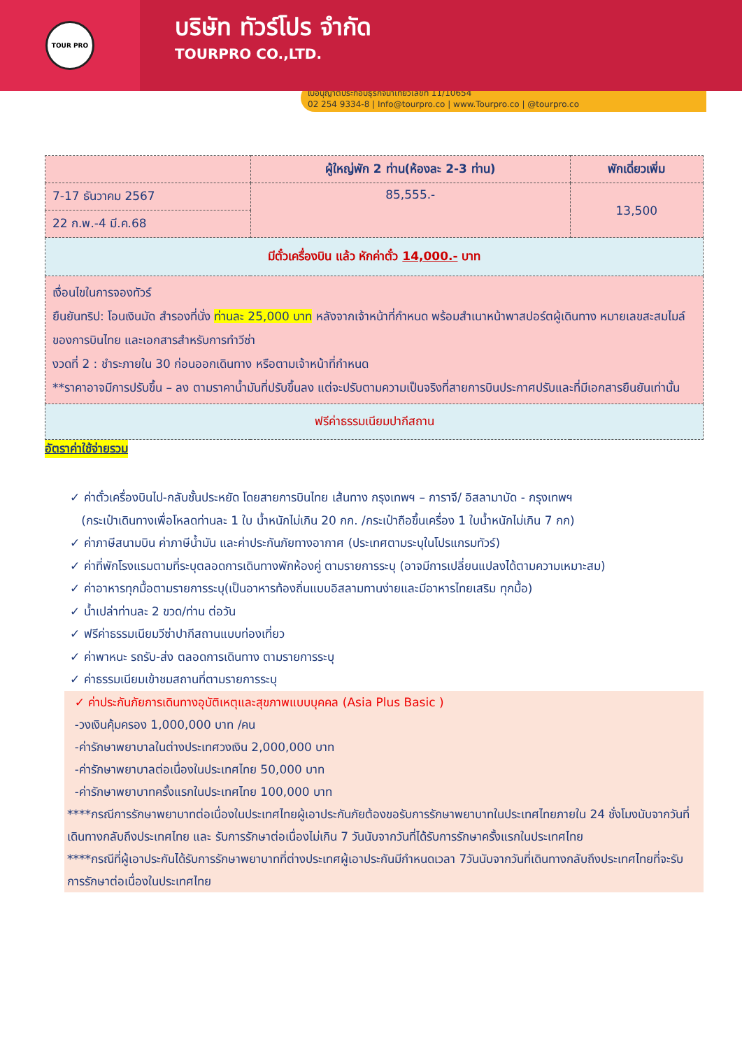TOUR PRO
บริษัท ทัวร์โปร จำกัด
TOURPRO CO.,LTD.
ใบอนุญาตประกอบธุรกิจนำเที่ยวเลขที่ 11/10654
02 254 9334-8 | Info@tourpro.co | www.Tourpro.co | @tourpro.co
| | ผู้ใหญ่พัก 2 ท่าน(ห้องละ 2-3 ท่าน) | พักเดี่ยวเพิ่ม |
| --- | --- | --- |
| 7-17 ธันวาคม 2567 | 85,555.- | 13,500 |
| 22 ก.พ.-4 มี.ค.68 | | |
| มีตั๋วเครื่องบิน แล้ว หักค่าตั๋ว 14,000.- บาท | | |
| เงื่อนไขในการจองทัวร์ ยืนยันทริป: โอนเงินมัด สำรองที่นั่ง ท่านละ 25,000 บาท หลังจากเจ้าหน้าที่กำหนด พร้อมสำเนาหน้าพาสปอร์ตผู้เดินทาง หมายเลขสะสมไมล์ของการบินไทย และเอกสารสำหรับการทำวีซ่า งวดที่ 2 : ชำระภายใน 30 ก่อนออกเดินทาง หรือตามเจ้าหน้าที่กำหนด **ราคาอาจมีการปรับขึ้น – ลง ตามราคาน้ำมันที่ปรับขึ้นลง แต่จะปรับตามความเป็นจริงที่สายการบินประกาศปรับและที่มีเอกสารยืนยันเท่านั้น | | |
| ฟรีค่าธรรมเนียมปากีสถาน | | |
อัตราค่าใช้จ่ายรวม
✓ ค่าตั๋วเครื่องบินไป-กลับชั้นประหยัด โดยสายการบินไทย เส้นทาง กรุงเทพฯ – การาจี/ อิสลามาบัด - กรุงเทพฯ
(กระเป๋าเดินทางเพื่อโหลดท่านละ 1 ใบ น้ำหนักไม่เกิน 20 กก. /กระเป๋าถือขึ้นเครื่อง 1 ใบน้ำหนักไม่เกิน 7 กก)
✓ ค่าภาษีสนามบิน ค่าภาษีน้ำมัน และค่าประกันภัยทางอากาศ (ประเทศตามระบุในโปรแกรมทัวร์)
✓ ค่าที่พักโรงแรมตามที่ระบุตลอดการเดินทางพักห้องคู่ ตามรายการระบุ (อาจมีการเปลี่ยนแปลงได้ตามความเหมาะสม)
✓ ค่าอาหารทุกมื้อตามรายการระบุ(เป็นอาหารท้องถิ่นแบบอิสลามทานง่ายและมีอาหารไทยเสริม ทุกมื้อ)
✓ น้ำเปล่าท่านละ 2 ขวด/ท่าน ต่อวัน
✓ ฟรีค่าธรรมเนียมวีซ่าปากีสถานแบบท่องเที่ยว
✓ ค่าพาหนะ รถรับ-ส่ง ตลอดการเดินทาง ตามรายการระบุ
✓ ค่าธรรมเนียมเข้าชมสถานที่ตามรายการระบุ
✓ ค่าประกันภัยการเดินทางอุบัติเหตุและสุขภาพแบบบุคคล (Asia Plus Basic )
-วงเงินคุ้มครอง 1,000,000 บาท /คน
-ค่ารักษาพยาบาลในต่างประเทศวงเงิน 2,000,000 บาท
-ค่ารักษาพยาบาลต่อเนื่องในประเทศไทย 50,000 บาท
-ค่ารักษาพยาบาทครั้งแรกในประเทศไทย 100,000 บาท
****กรณีการรักษาพยาบาทต่อเนื่องในประเทศไทยผู้เอาประกันภัยต้องขอรับการรักษาพยาบาทในประเทศไทยภายใน 24 ชั่งโมงนับจากวันที่เดินทางกลับถึงประเทศไทย และ รับการรักษาต่อเนื่องไม่เกิน 7 วันนับจากวันที่ได้รับการรักษาครั้งแรกในประเทศไทย
****กรณีที่ผู้เอาประกันได้รับการรักษาพยาบาทที่ต่างประเทศผู้เอาประกันมีกำหนดเวลา 7วันนับจากวันที่เดินทางกลับถึงประเทศไทยที่จะรับการรักษาต่อเนื่องในประเทศไทย